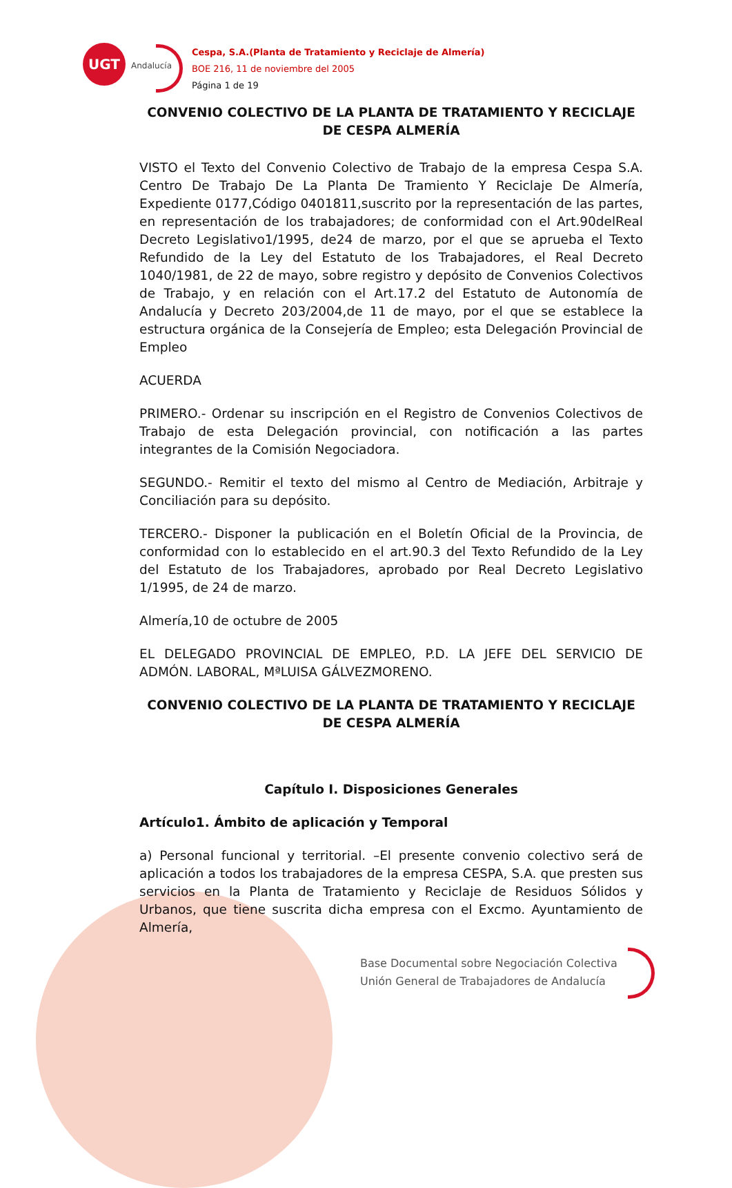UGT Andalucía
Cespa, S.A.(Planta de Tratamiento y Reciclaje de Almería)
BOE 216, 11 de noviembre del 2005
Página 1 de 19
CONVENIO COLECTIVO DE LA PLANTA DE TRATAMIENTO Y RECICLAJE DE CESPA ALMERÍA
VISTO el Texto del Convenio Colectivo de Trabajo de la empresa Cespa S.A. Centro De Trabajo De La Planta De Tramiento Y Reciclaje De Almería, Expediente 0177,Código 0401811,suscrito por la representación de las partes, en representación de los trabajadores; de conformidad con el Art.90delReal Decreto Legislativo1/1995, de24 de marzo, por el que se aprueba el Texto Refundido de la Ley del Estatuto de los Trabajadores, el Real Decreto 1040/1981, de 22 de mayo, sobre registro y depósito de Convenios Colectivos de Trabajo, y en relación con el Art.17.2 del Estatuto de Autonomía de Andalucía y Decreto 203/2004,de 11 de mayo, por el que se establece la estructura orgánica de la Consejería de Empleo; esta Delegación Provincial de Empleo
ACUERDA
PRIMERO.- Ordenar su inscripción en el Registro de Convenios Colectivos de Trabajo de esta Delegación provincial, con notificación a las partes integrantes de la Comisión Negociadora.
SEGUNDO.- Remitir el texto del mismo al Centro de Mediación, Arbitraje y Conciliación para su depósito.
TERCERO.- Disponer la publicación en el Boletín Oficial de la Provincia, de conformidad con lo establecido en el art.90.3 del Texto Refundido de la Ley del Estatuto de los Trabajadores, aprobado por Real Decreto Legislativo 1/1995, de 24 de marzo.
Almería,10 de octubre de 2005
EL DELEGADO PROVINCIAL DE EMPLEO, P.D. LA JEFE DEL SERVICIO DE ADMÓN. LABORAL, MªLUISA GÁLVEZMORENO.
CONVENIO COLECTIVO DE LA PLANTA DE TRATAMIENTO Y RECICLAJE DE CESPA ALMERÍA
Capítulo I. Disposiciones Generales
Artículo1. Ámbito de aplicación y Temporal
a) Personal funcional y territorial. –El presente convenio colectivo será de aplicación a todos los trabajadores de la empresa CESPA, S.A. que presten sus servicios en la Planta de Tratamiento y Reciclaje de Residuos Sólidos y Urbanos, que tiene suscrita dicha empresa con el Excmo. Ayuntamiento de Almería,
Base Documental sobre Negociación Colectiva
Unión General de Trabajadores de Andalucía